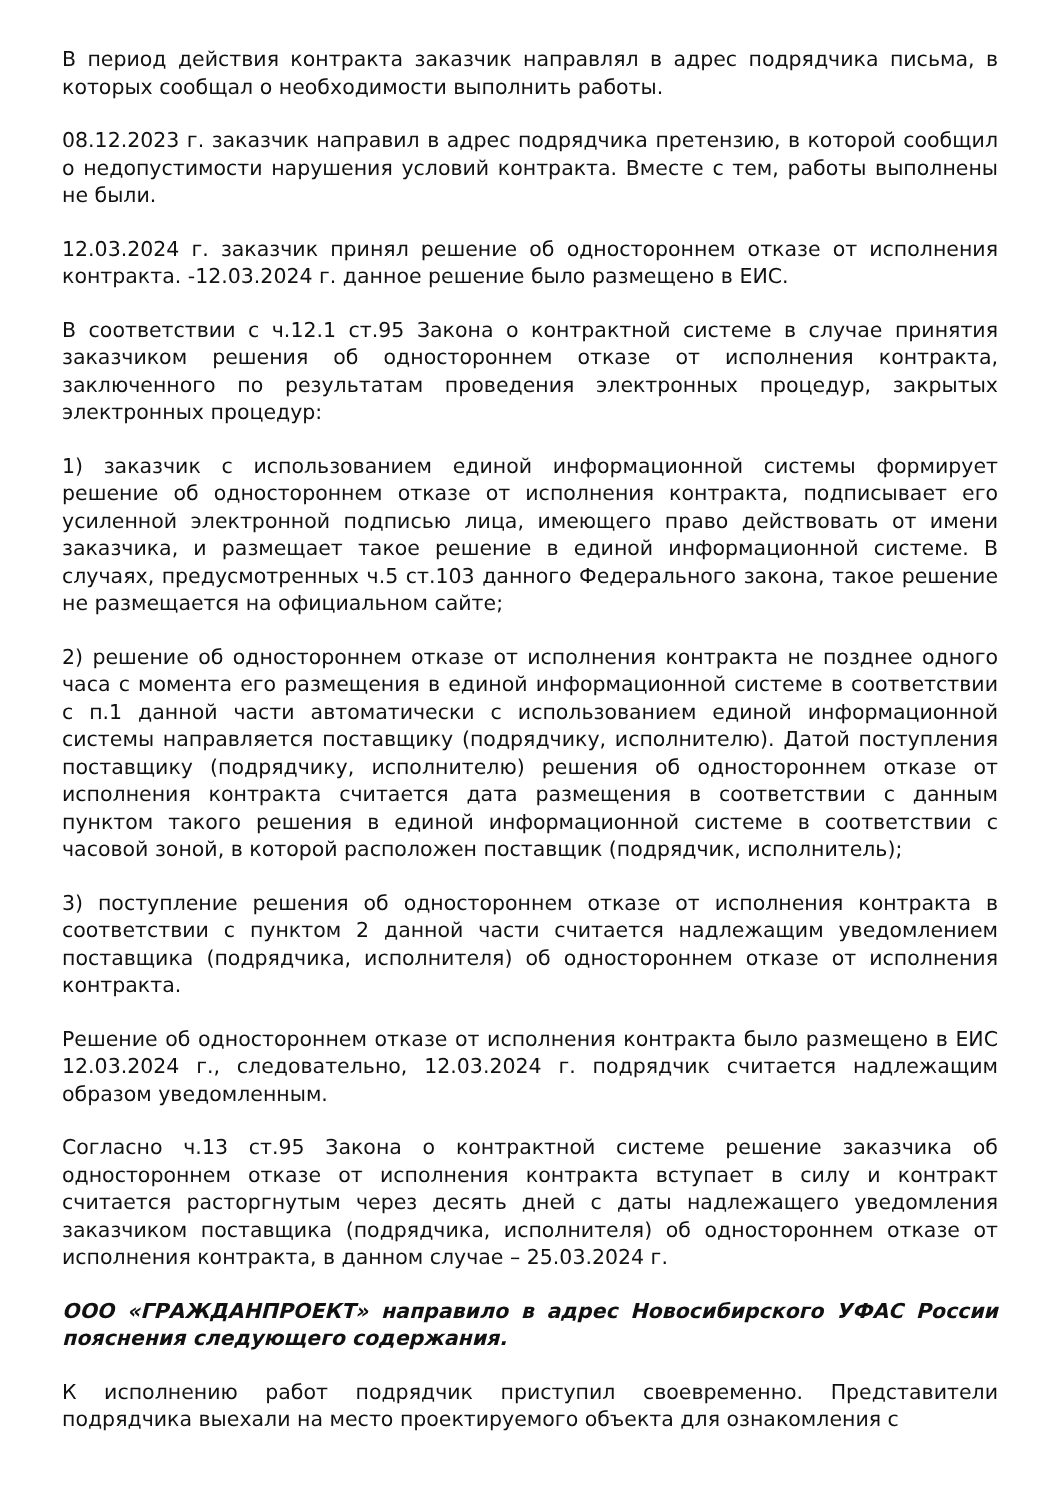В период действия контракта заказчик направлял в адрес подрядчика письма, в которых сообщал о необходимости выполнить работы.
08.12.2023 г. заказчик направил в адрес подрядчика претензию, в которой сообщил о недопустимости нарушения условий контракта. Вместе с тем, работы выполнены не были.
12.03.2024 г. заказчик принял решение об одностороннем отказе от исполнения контракта. -12.03.2024 г. данное решение было размещено в ЕИС.
В соответствии с ч.12.1 ст.95 Закона о контрактной системе в случае принятия заказчиком решения об одностороннем отказе от исполнения контракта, заключенного по результатам проведения электронных процедур, закрытых электронных процедур:
1) заказчик с использованием единой информационной системы формирует решение об одностороннем отказе от исполнения контракта, подписывает его усиленной электронной подписью лица, имеющего право действовать от имени заказчика, и размещает такое решение в единой информационной системе. В случаях, предусмотренных ч.5 ст.103 данного Федерального закона, такое решение не размещается на официальном сайте;
2) решение об одностороннем отказе от исполнения контракта не позднее одного часа с момента его размещения в единой информационной системе в соответствии с п.1 данной части автоматически с использованием единой информационной системы направляется поставщику (подрядчику, исполнителю). Датой поступления поставщику (подрядчику, исполнителю) решения об одностороннем отказе от исполнения контракта считается дата размещения в соответствии с данным пунктом такого решения в единой информационной системе в соответствии с часовой зоной, в которой расположен поставщик (подрядчик, исполнитель);
3) поступление решения об одностороннем отказе от исполнения контракта в соответствии с пунктом 2 данной части считается надлежащим уведомлением поставщика (подрядчика, исполнителя) об одностороннем отказе от исполнения контракта.
Решение об одностороннем отказе от исполнения контракта было размещено в ЕИС 12.03.2024 г., следовательно, 12.03.2024 г. подрядчик считается надлежащим образом уведомленным.
Согласно ч.13 ст.95 Закона о контрактной системе решение заказчика об одностороннем отказе от исполнения контракта вступает в силу и контракт считается расторгнутым через десять дней с даты надлежащего уведомления заказчиком поставщика (подрядчика, исполнителя) об одностороннем отказе от исполнения контракта, в данном случае – 25.03.2024 г.
ООО «ГРАЖДАНПРОЕКТ» направило в адрес Новосибирского УФАС России пояснения следующего содержания.
К исполнению работ подрядчик приступил своевременно. Представители подрядчика выехали на место проектируемого объекта для ознакомления с